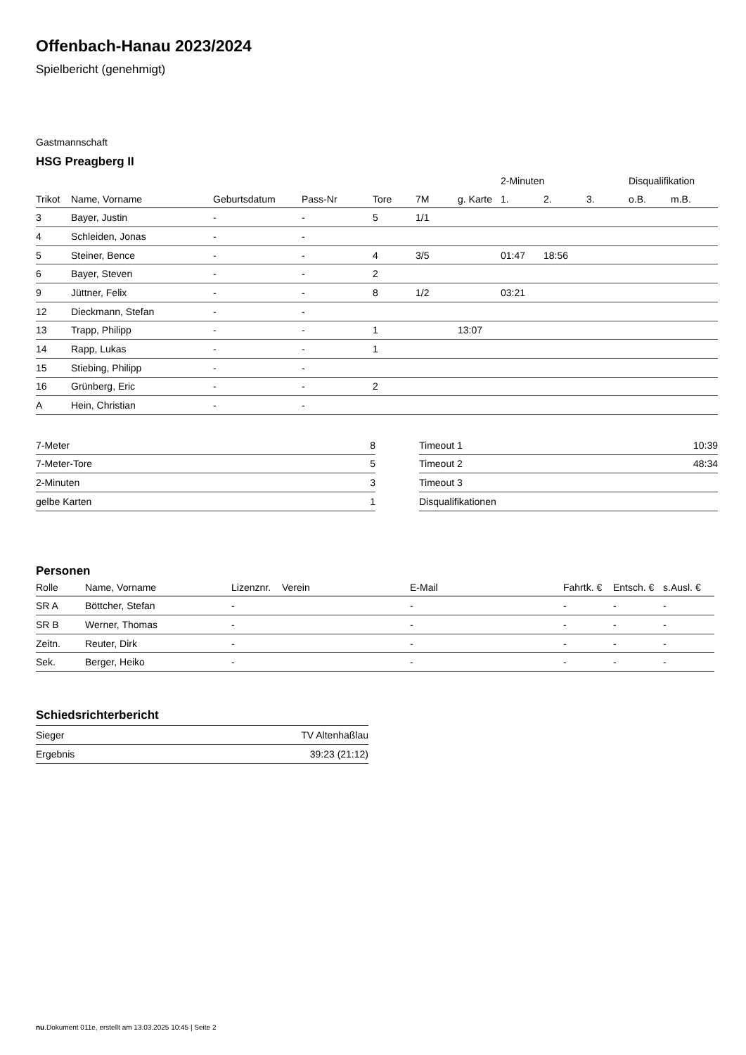Offenbach-Hanau 2023/2024
Spielbericht (genehmigt)
Gastmannschaft
HSG Preagberg II
| | | | | | | | 2-Minuten | | | Disqualifikation | |
| --- | --- | --- | --- | --- | --- | --- | --- | --- | --- | --- | --- |
| Trikot | Name, Vorname | Geburtsdatum | Pass-Nr | Tore | 7M | g. Karte | 1. | 2. | 3. | o.B. | m.B. |
| 3 | Bayer, Justin | - | - | 5 | 1/1 | | | | | | |
| 4 | Schleiden, Jonas | - | - | | | | | | | | |
| 5 | Steiner, Bence | - | - | 4 | 3/5 | | 01:47 | 18:56 | | | |
| 6 | Bayer, Steven | - | - | 2 | | | | | | | |
| 9 | Jüttner, Felix | - | - | 8 | 1/2 | | 03:21 | | | | |
| 12 | Dieckmann, Stefan | - | - | | | | | | | | |
| 13 | Trapp, Philipp | - | - | 1 | | 13:07 | | | | | |
| 14 | Rapp, Lukas | - | - | 1 | | | | | | | |
| 15 | Stiebing, Philipp | - | - | | | | | | | | |
| 16 | Grünberg, Eric | - | - | 2 | | | | | | | |
| A | Hein, Christian | - | - | | | | | | | | |
| 7-Meter | 8 |
| 7-Meter-Tore | 5 |
| 2-Minuten | 3 |
| gelbe Karten | 1 |
| Timeout 1 | 10:39 |
| Timeout 2 | 48:34 |
| Timeout 3 | |
| Disqualifikationen | |
Personen
| Rolle | Name, Vorname | Lizenznr. | Verein | E-Mail | Fahrtk. € | Entsch. € | s.Ausl. € |
| --- | --- | --- | --- | --- | --- | --- | --- |
| SR A | Böttcher, Stefan | - | | - | - | - | - |
| SR B | Werner, Thomas | - | | - | - | - | - |
| Zeitn. | Reuter, Dirk | - | | - | - | - | - |
| Sek. | Berger, Heiko | - | | - | - | - | - |
Schiedsrichterbericht
| Sieger | TV Altenhaßlau |
| Ergebnis | 39:23 (21:12) |
nu.Dokument 011e, erstellt am 13.03.2025 10:45 | Seite 2